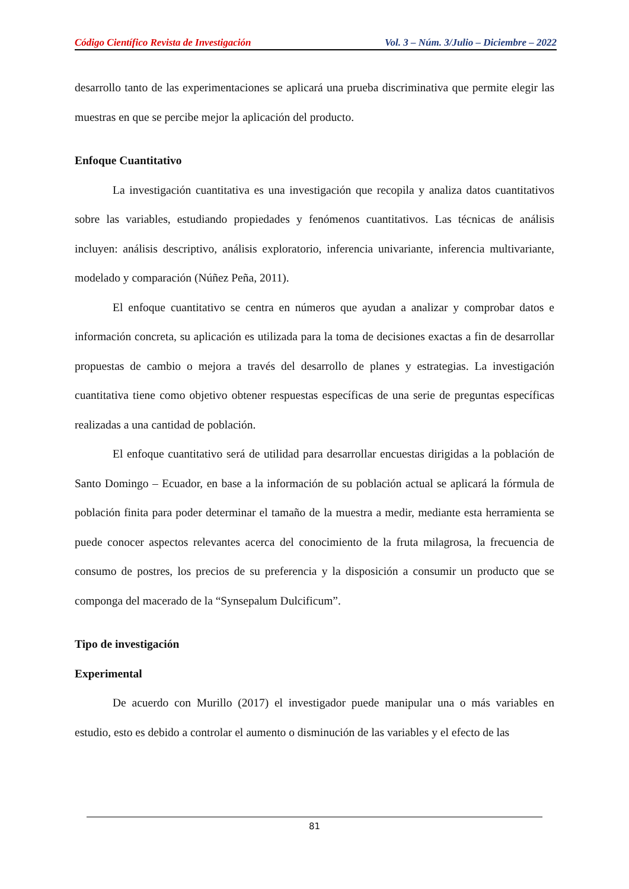Código Científico Revista de Investigación Vol. 3 – Núm. 3/Julio – Diciembre – 2022
desarrollo tanto de las experimentaciones se aplicará una prueba discriminativa que permite elegir las muestras en que se percibe mejor la aplicación del producto.
Enfoque Cuantitativo
La investigación cuantitativa es una investigación que recopila y analiza datos cuantitativos sobre las variables, estudiando propiedades y fenómenos cuantitativos. Las técnicas de análisis incluyen: análisis descriptivo, análisis exploratorio, inferencia univariante, inferencia multivariante, modelado y comparación (Núñez Peña, 2011).
El enfoque cuantitativo se centra en números que ayudan a analizar y comprobar datos e información concreta, su aplicación es utilizada para la toma de decisiones exactas a fin de desarrollar propuestas de cambio o mejora a través del desarrollo de planes y estrategias. La investigación cuantitativa tiene como objetivo obtener respuestas específicas de una serie de preguntas específicas realizadas a una cantidad de población.
El enfoque cuantitativo será de utilidad para desarrollar encuestas dirigidas a la población de Santo Domingo – Ecuador, en base a la información de su población actual se aplicará la fórmula de población finita para poder determinar el tamaño de la muestra a medir, mediante esta herramienta se puede conocer aspectos relevantes acerca del conocimiento de la fruta milagrosa, la frecuencia de consumo de postres, los precios de su preferencia y la disposición a consumir un producto que se componga del macerado de la “Synsepalum Dulcificum”.
Tipo de investigación
Experimental
De acuerdo con Murillo (2017) el investigador puede manipular una o más variables en estudio, esto es debido a controlar el aumento o disminución de las variables y el efecto de las
81